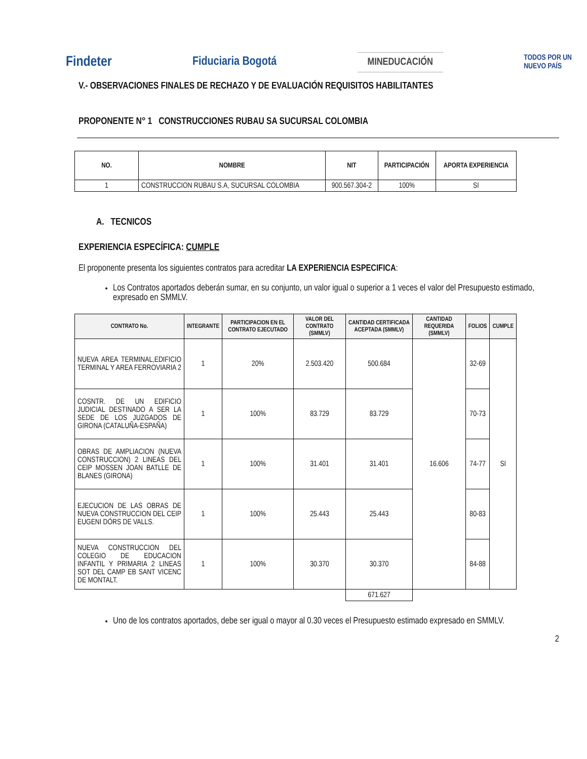Findeter Fiduciaria Bogotá MINEDUCACIÓN TODOS POR UN
NUEVO PAÍS
V.- OBSERVACIONES FINALES DE RECHAZO Y DE EVALUACIÓN REQUISITOS HABILITANTES
PROPONENTE N° 1 CONSTRUCCIONES RUBAU SA SUCURSAL COLOMBIA
| NO. | NOMBRE | NIT | PARTICIPACIÓN | APORTA EXPERIENCIA |
| --- | --- | --- | --- | --- |
| 1 | CONSTRUCCION RUBAU S.A, SUCURSAL COLOMBIA | 900.567.304-2 | 100% | SI |
A. TECNICOS
EXPERIENCIA ESPECÍFICA: CUMPLE
El proponente presenta los siguientes contratos para acreditar LA EXPERIENCIA ESPECIFICA:
Los Contratos aportados deberán sumar, en su conjunto, un valor igual o superior a 1 veces el valor del Presupuesto estimado, expresado en SMMLV.
| CONTRATO No. | INTEGRANTE | PARTICIPACION EN EL CONTRATO EJECUTADO | VALOR DEL CONTRATO (SMMLV) | CANTIDAD CERTIFICADA ACEPTADA (SMMLV) | CANTIDAD REQUERIDA (SMMLV) | FOLIOS | CUMPLE |
| --- | --- | --- | --- | --- | --- | --- | --- |
| NUEVA AREA TERMINAL,EDIFICIO TERMINAL Y AREA FERROVIARIA 2 | 1 | 20% | 2.503.420 | 500.684 | 16.606 | 32-69 | SI |
| COSNTR. DE UN EDIFICIO JUDICIAL DESTINADO A SER LA SEDE DE LOS JUZGADOS DE GIRONA (CATALUÑA-ESPAÑA) | 1 | 100% | 83.729 | 83.729 | | 70-73 | |
| OBRAS DE AMPLIACION (NUEVA CONSTRUCCION) 2 LINEAS DEL CEIP MOSSEN JOAN BATLLE DE BLANES (GIRONA) | 1 | 100% | 31.401 | 31.401 | | 74-77 | |
| EJECUCION DE LAS OBRAS DE NUEVA CONSTRUCCION DEL CEIP EUGENI DÓRS DE VALLS. | 1 | 100% | 25.443 | 25.443 | | 80-83 | |
| NUEVA CONSTRUCCION DEL COLEGIO DE EDUCACION INFANTIL Y PRIMARIA 2 LINEAS SOT DEL CAMP EB SANT VICENC DE MONTALT. | 1 | 100% | 30.370 | 30.370 | | 84-88 | |
| | | | | 671.627 | | | |
Uno de los contratos aportados, debe ser igual o mayor al 0.30 veces el Presupuesto estimado expresado en SMMLV.
2